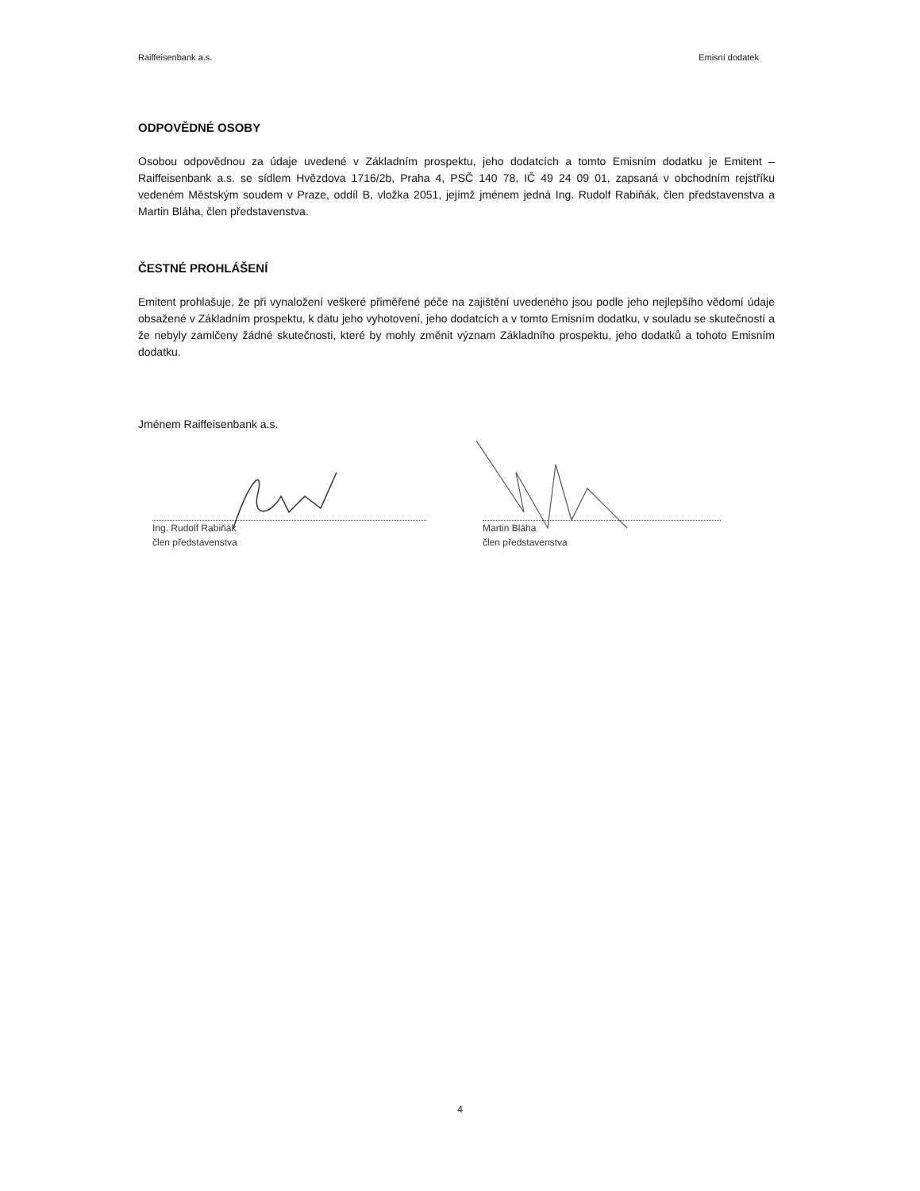Raiffeisenbank a.s. Emisní dodatek
ODPOVĚDNÉ OSOBY
Osobou odpovědnou za údaje uvedené v Základním prospektu, jeho dodatcích a tomto Emisním dodatku je Emitent – Raiffeisenbank a.s. se sídlem Hvězdova 1716/2b, Praha 4, PSČ 140 78, IČ 49 24 09 01, zapsaná v obchodním rejstříku vedeném Městským soudem v Praze, oddíl B, vložka 2051, jejímž jménem jedná Ing. Rudolf Rabiňák, člen představenstva a Martin Bláha, člen představenstva.
ČESTNÉ PROHLÁŠENÍ
Emitent prohlašuje, že při vynaložení veškeré přiměřené péče na zajištění uvedeného jsou podle jeho nejlepšího vědomí údaje obsažené v Základním prospektu, k datu jeho vyhotovení, jeho dodatcích a v tomto Emisním dodatku, v souladu se skutečností a že nebyly zamlčeny žádné skutečnosti, které by mohly změnit význam Základního prospektu, jeho dodatků a tohoto Emisním dodatku.
Jménem Raiffeisenbank a.s.
Ing. Rudolf Rabiňák
člen představenstva
Martin Bláha
člen představenstva
4